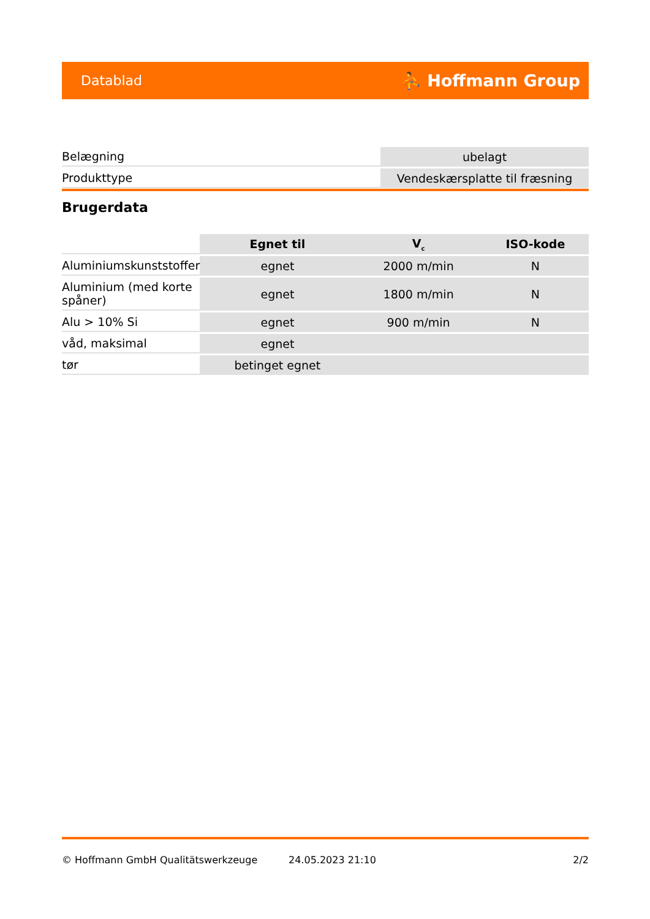Datablad ⛹ Hoffmann Group
| Belægning | ubelagt |
| Produkttype | Vendeskærsplatte til fræsning |
Brugerdata
| | Egnet til | V<sub>c</sub> | ISO-kode |
| --- | --- | --- | --- |
| Aluminiumskunststoffer | egnet | 2000 m/min | N |
| Aluminium (med korte spåner) | egnet | 1800 m/min | N |
| Alu > 10% Si | egnet | 900 m/min | N |
| våd, maksimal | egnet | | |
| tør | betinget egnet | | |
© Hoffmann GmbH Qualitätswerkzeuge 24.05.2023 21:10 2/2